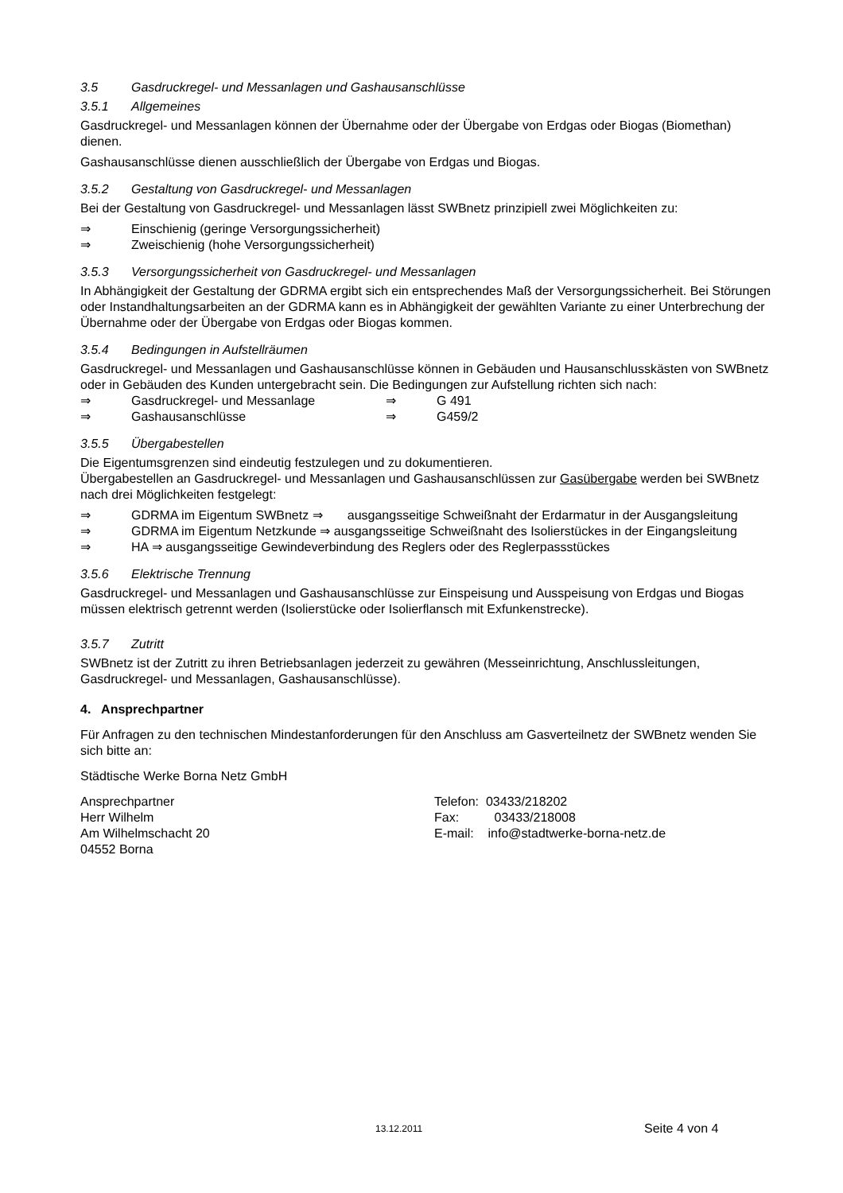3.5 Gasdruckregel- und Messanlagen und Gashausanschlüsse
3.5.1 Allgemeines
Gasdruckregel- und Messanlagen können der Übernahme oder der Übergabe von Erdgas oder Biogas (Biomethan) dienen.
Gashausanschlüsse dienen ausschließlich der Übergabe von Erdgas und Biogas.
3.5.2 Gestaltung von Gasdruckregel- und Messanlagen
Bei der Gestaltung von Gasdruckregel- und Messanlagen lässt SWBnetz prinzipiell zwei Möglichkeiten zu:
⇒ Einschienig (geringe Versorgungssicherheit)
⇒ Zweischienig (hohe Versorgungssicherheit)
3.5.3 Versorgungssicherheit von Gasdruckregel- und Messanlagen
In Abhängigkeit der Gestaltung der GDRMA ergibt sich ein entsprechendes Maß der Versorgungssicherheit. Bei Störungen oder Instandhaltungsarbeiten an der GDRMA kann es in Abhängigkeit der gewählten Variante zu einer Unterbrechung der Übernahme oder der Übergabe von Erdgas oder Biogas kommen.
3.5.4 Bedingungen in Aufstellräumen
Gasdruckregel- und Messanlagen und Gashausanschlüsse können in Gebäuden und Hausanschlusskästen von SWBnetz oder in Gebäuden des Kunden untergebracht sein. Die Bedingungen zur Aufstellung richten sich nach:
⇒ Gasdruckregel- und Messanlage ⇒ G 491
⇒ Gashausanschlüsse ⇒ G459/2
3.5.5 Übergabestellen
Die Eigentumsgrenzen sind eindeutig festzulegen und zu dokumentieren.
Übergabestellen an Gasdruckregel- und Messanlagen und Gashausanschlüssen zur Gasübergabe werden bei SWBnetz nach drei Möglichkeiten festgelegt:
⇒ GDRMA im Eigentum SWBnetz ⇒ ausgangsseitige Schweißnaht der Erdarmatur in der Ausgangsleitung
⇒ GDRMA im Eigentum Netzkunde ⇒ ausgangsseitige Schweißnaht des Isolierstückes in der Eingangsleitung
⇒ HA ⇒ ausgangsseitige Gewindeverbindung des Reglers oder des Reglerpassstückes
3.5.6 Elektrische Trennung
Gasdruckregel- und Messanlagen und Gashausanschlüsse zur Einspeisung und Ausspeisung von Erdgas und Biogas müssen elektrisch getrennt werden (Isolierstücke oder Isolierflansch mit Exfunkenstrecke).
3.5.7 Zutritt
SWBnetz ist der Zutritt zu ihren Betriebsanlagen jederzeit zu gewähren (Messeinrichtung, Anschlussleitungen, Gasdruckregel- und Messanlagen, Gashausanschlüsse).
4. Ansprechpartner
Für Anfragen zu den technischen Mindestanforderungen für den Anschluss am Gasverteilnetz der SWBnetz wenden Sie sich bitte an:
Städtische Werke Borna Netz GmbH
Ansprechpartner
Herr Wilhelm
Am Wilhelmschacht 20
04552 Borna
Telefon: 03433/218202
Fax: 03433/218008
E-mail: info@stadtwerke-borna-netz.de
13.12.2011 Seite 4 von 4